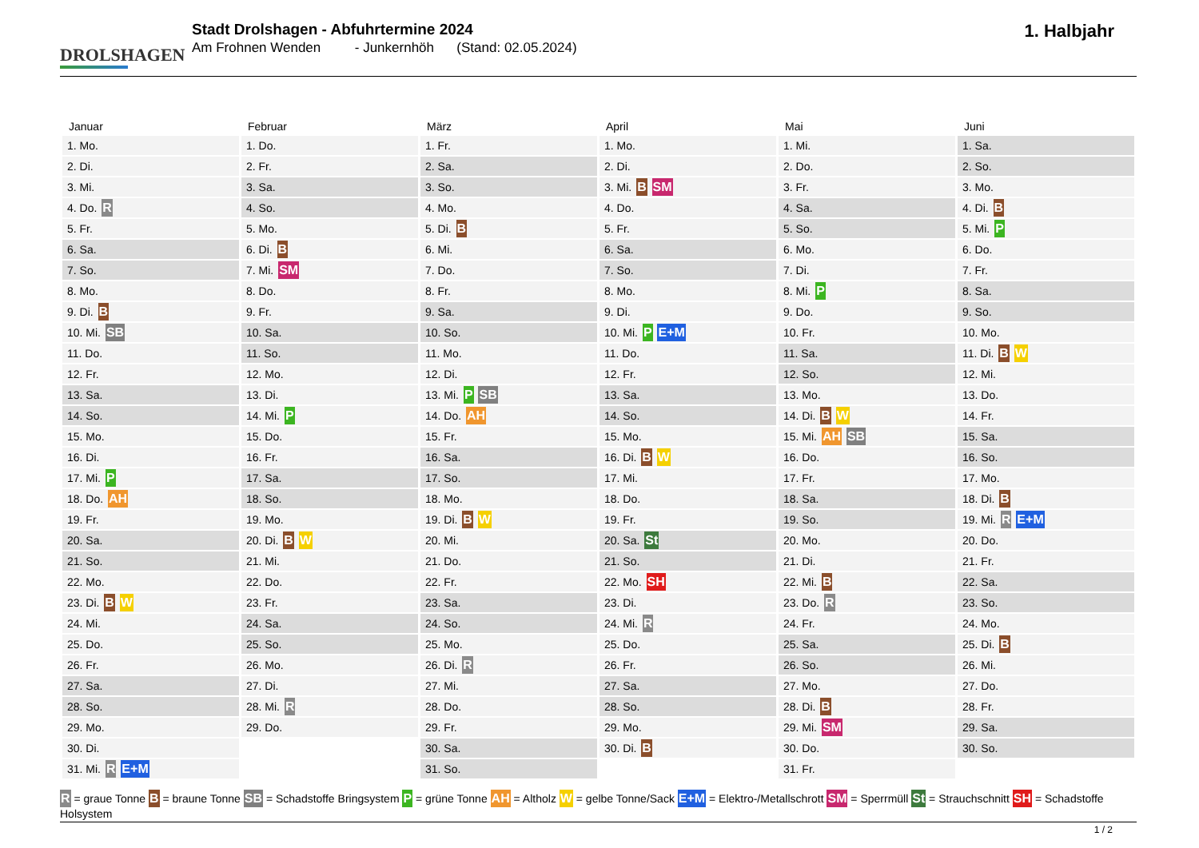DROLSHAGEN
Stadt Drolshagen - Abfuhrtermine 2024
Am Frohnen Wenden - Junkernhöh (Stand: 02.05.2024)
1. Halbjahr
| Januar | Februar | März | April | Mai | Juni |
| --- | --- | --- | --- | --- | --- |
| 1. Mo. | 1. Do. | 1. Fr. | 1. Mo. | 1. Mi. | 1. Sa. |
| 2. Di. | 2. Fr. | 2. Sa. | 2. Di. | 2. Do. | 2. So. |
| 3. Mi. | 3. Sa. | 3. So. | 3. Mi. B SM | 3. Fr. | 3. Mo. |
| 4. Do. R | 4. So. | 4. Mo. | 4. Do. | 4. Sa. | 4. Di. B |
| 5. Fr. | 5. Mo. | 5. Di. B | 5. Fr. | 5. So. | 5. Mi. P |
| 6. Sa. | 6. Di. B | 6. Mi. | 6. Sa. | 6. Mo. | 6. Do. |
| 7. So. | 7. Mi. SM | 7. Do. | 7. So. | 7. Di. | 7. Fr. |
| 8. Mo. | 8. Do. | 8. Fr. | 8. Mo. | 8. Mi. P | 8. Sa. |
| 9. Di. B | 9. Fr. | 9. Sa. | 9. Di. | 9. Do. | 9. So. |
| 10. Mi. SB | 10. Sa. | 10. So. | 10. Mi. P E+M | 10. Fr. | 10. Mo. |
| 11. Do. | 11. So. | 11. Mo. | 11. Do. | 11. Sa. | 11. Di. B W |
| 12. Fr. | 12. Mo. | 12. Di. | 12. Fr. | 12. So. | 12. Mi. |
| 13. Sa. | 13. Di. | 13. Mi. P SB | 13. Sa. | 13. Mo. | 13. Do. |
| 14. So. | 14. Mi. P | 14. Do. AH | 14. So. | 14. Di. B W | 14. Fr. |
| 15. Mo. | 15. Do. | 15. Fr. | 15. Mo. | 15. Mi. AH SB | 15. Sa. |
| 16. Di. | 16. Fr. | 16. Sa. | 16. Di. B W | 16. Do. | 16. So. |
| 17. Mi. P | 17. Sa. | 17. So. | 17. Mi. | 17. Fr. | 17. Mo. |
| 18. Do. AH | 18. So. | 18. Mo. | 18. Do. | 18. Sa. | 18. Di. B |
| 19. Fr. | 19. Mo. | 19. Di. B W | 19. Fr. | 19. So. | 19. Mi. R E+M |
| 20. Sa. | 20. Di. B W | 20. Mi. | 20. Sa. St | 20. Mo. | 20. Do. |
| 21. So. | 21. Mi. | 21. Do. | 21. So. | 21. Di. | 21. Fr. |
| 22. Mo. | 22. Do. | 22. Fr. | 22. Mo. SH | 22. Mi. B | 22. Sa. |
| 23. Di. B W | 23. Fr. | 23. Sa. | 23. Di. | 23. Do. R | 23. So. |
| 24. Mi. | 24. Sa. | 24. So. | 24. Mi. R | 24. Fr. | 24. Mo. |
| 25. Do. | 25. So. | 25. Mo. | 25. Do. | 25. Sa. | 25. Di. B |
| 26. Fr. | 26. Mo. | 26. Di. R | 26. Fr. | 26. So. | 26. Mi. |
| 27. Sa. | 27. Di. | 27. Mi. | 27. Sa. | 27. Mo. | 27. Do. |
| 28. So. | 28. Mi. R | 28. Do. | 28. So. | 28. Di. B | 28. Fr. |
| 29. Mo. | 29. Do. | 29. Fr. | 29. Mo. | 29. Mi. SM | 29. Sa. |
| 30. Di. | | 30. Sa. | 30. Di. B | 30. Do. | 30. So. |
| 31. Mi. R E+M | | 31. So. | | 31. Fr. | |
R = graue Tonne B = braune Tonne SB = Schadstoffe Bringsystem P = grüne Tonne AH = Altholz W = gelbe Tonne/Sack E+M = Elektro-/Metallschrott SM = Sperrmüll St = Strauchschnitt SH = Schadstoffe Holsystem
1 / 2